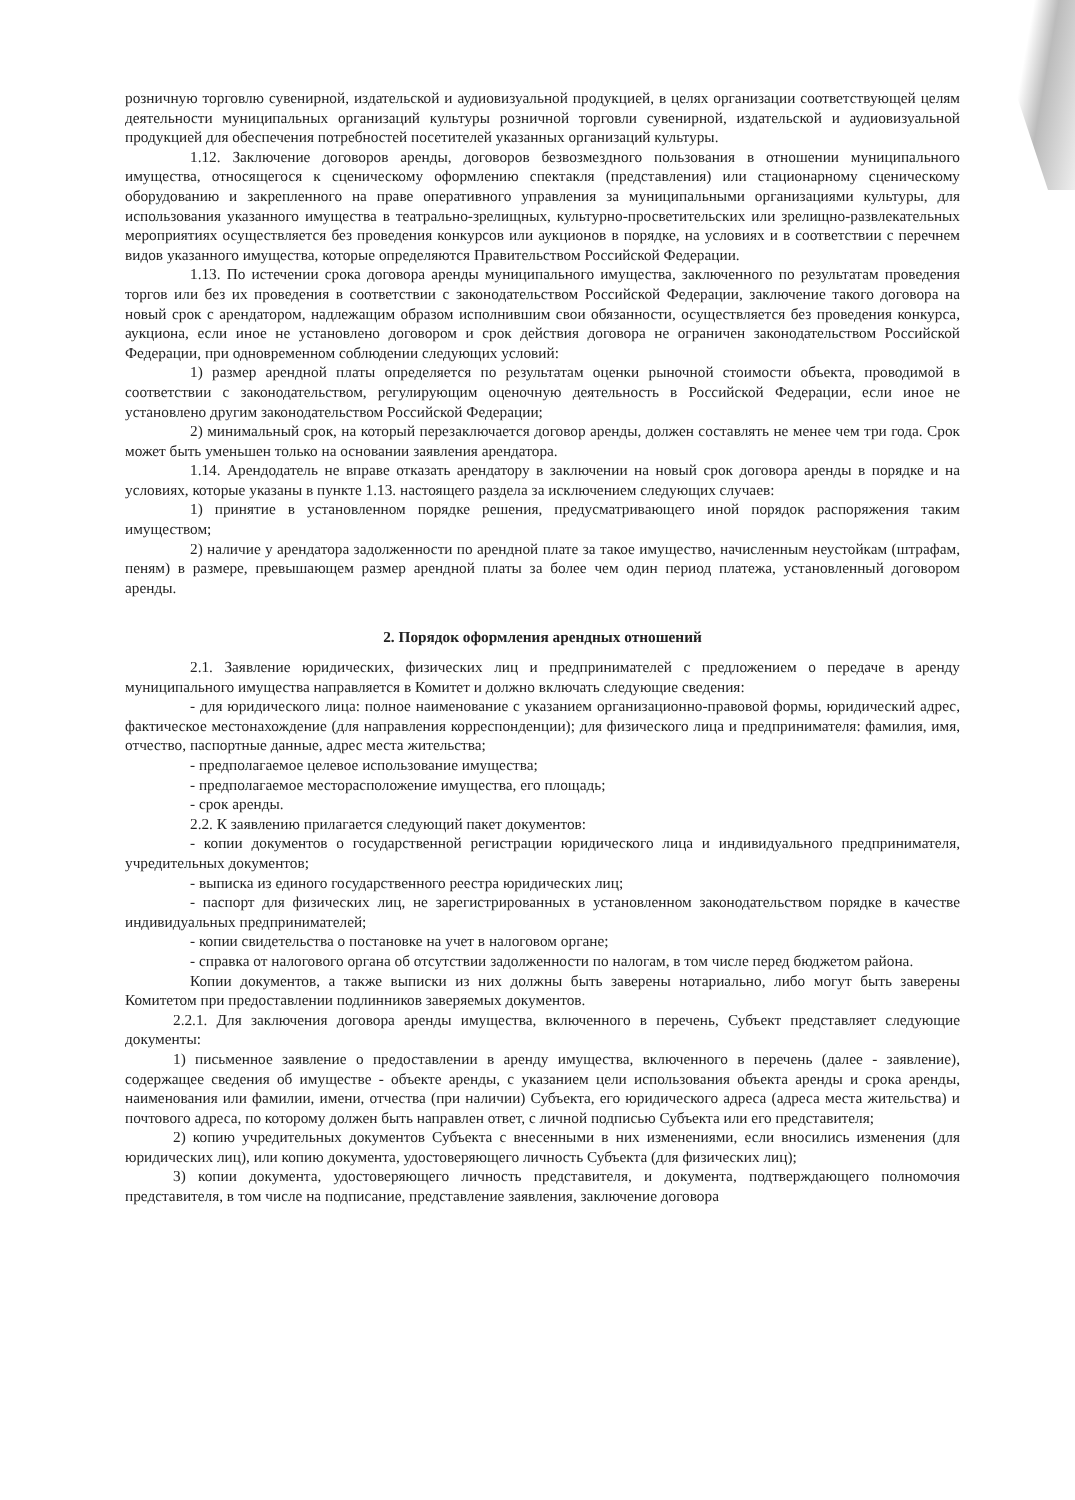розничную торговлю сувенирной, издательской и аудиовизуальной продукцией, в целях организации соответствующей целям деятельности муниципальных организаций культуры розничной торговли сувенирной, издательской и аудиовизуальной продукцией для обеспечения потребностей посетителей указанных организаций культуры.
1.12. Заключение договоров аренды, договоров безвозмездного пользования в отношении муниципального имущества, относящегося к сценическому оформлению спектакля (представления) или стационарному сценическому оборудованию и закрепленного на праве оперативного управления за муниципальными организациями культуры, для использования указанного имущества в театрально-зрелищных, культурно-просветительских или зрелищно-развлекательных мероприятиях осуществляется без проведения конкурсов или аукционов в порядке, на условиях и в соответствии с перечнем видов указанного имущества, которые определяются Правительством Российской Федерации.
1.13. По истечении срока договора аренды муниципального имущества, заключенного по результатам проведения торгов или без их проведения в соответствии с законодательством Российской Федерации, заключение такого договора на новый срок с арендатором, надлежащим образом исполнившим свои обязанности, осуществляется без проведения конкурса, аукциона, если иное не установлено договором и срок действия договора не ограничен законодательством Российской Федерации, при одновременном соблюдении следующих условий:
1) размер арендной платы определяется по результатам оценки рыночной стоимости объекта, проводимой в соответствии с законодательством, регулирующим оценочную деятельность в Российской Федерации, если иное не установлено другим законодательством Российской Федерации;
2) минимальный срок, на который перезаключается договор аренды, должен составлять не менее чем три года. Срок может быть уменьшен только на основании заявления арендатора.
1.14. Арендодатель не вправе отказать арендатору в заключении на новый срок договора аренды в порядке и на условиях, которые указаны в пункте 1.13. настоящего раздела за исключением следующих случаев:
1) принятие в установленном порядке решения, предусматривающего иной порядок распоряжения таким имуществом;
2) наличие у арендатора задолженности по арендной плате за такое имущество, начисленным неустойкам (штрафам, пеням) в размере, превышающем размер арендной платы за более чем один период платежа, установленный договором аренды.
2. Порядок оформления арендных отношений
2.1. Заявление юридических, физических лиц и предпринимателей с предложением о передаче в аренду муниципального имущества направляется в Комитет и должно включать следующие сведения:
- для юридического лица: полное наименование с указанием организационно-правовой формы, юридический адрес, фактическое местонахождение (для направления корреспонденции); для физического лица и предпринимателя: фамилия, имя, отчество, паспортные данные, адрес места жительства;
- предполагаемое целевое использование имущества;
- предполагаемое месторасположение имущества, его площадь;
- срок аренды.
2.2. К заявлению прилагается следующий пакет документов:
- копии документов о государственной регистрации юридического лица и индивидуального предпринимателя, учредительных документов;
- выписка из единого государственного реестра юридических лиц;
- паспорт для физических лиц, не зарегистрированных в установленном законодательством порядке в качестве индивидуальных предпринимателей;
- копии свидетельства о постановке на учет в налоговом органе;
- справка от налогового органа об отсутствии задолженности по налогам, в том числе перед бюджетом района.
Копии документов, а также выписки из них должны быть заверены нотариально, либо могут быть заверены Комитетом при предоставлении подлинников заверяемых документов.
2.2.1. Для заключения договора аренды имущества, включенного в перечень, Субъект представляет следующие документы:
1) письменное заявление о предоставлении в аренду имущества, включенного в перечень (далее - заявление), содержащее сведения об имуществе - объекте аренды, с указанием цели использования объекта аренды и срока аренды, наименования или фамилии, имени, отчества (при наличии) Субъекта, его юридического адреса (адреса места жительства) и почтового адреса, по которому должен быть направлен ответ, с личной подписью Субъекта или его представителя;
2) копию учредительных документов Субъекта с внесенными в них изменениями, если вносились изменения (для юридических лиц), или копию документа, удостоверяющего личность Субъекта (для физических лиц);
3) копии документа, удостоверяющего личность представителя, и документа, подтверждающего полномочия представителя, в том числе на подписание, представление заявления, заключение договора